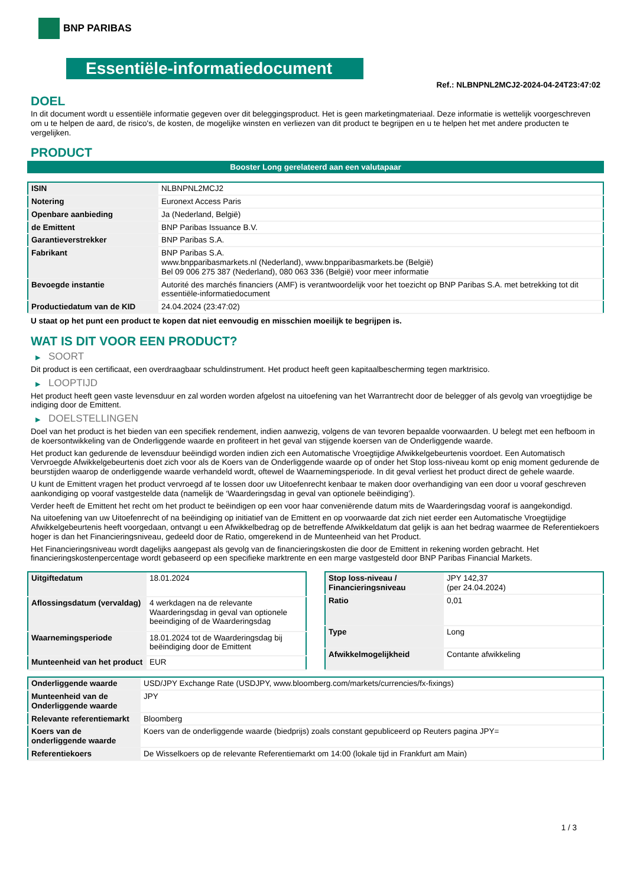BNP PARIBAS
Essentiële-informatiedocument
Ref.: NLBNPNL2MCJ2-2024-04-24T23:47:02
DOEL
In dit document wordt u essentiële informatie gegeven over dit beleggingsproduct. Het is geen marketingmateriaal. Deze informatie is wettelijk voorgeschreven om u te helpen de aard, de risico's, de kosten, de mogelijke winsten en verliezen van dit product te begrijpen en u te helpen het met andere producten te vergelijken.
PRODUCT
Booster Long gerelateerd aan een valutapaar
| ISIN | NLBNPNL2MCJ2 |
| Notering | Euronext Access Paris |
| Openbare aanbieding | Ja (Nederland, België) |
| de Emittent | BNP Paribas Issuance B.V. |
| Garantieverstrekker | BNP Paribas S.A. |
| Fabrikant | BNP Paribas S.A. www.bnpparibasmarkets.nl (Nederland), www.bnpparibasmarkets.be (België) Bel 09 006 275 387 (Nederland), 080 063 336 (België) voor meer informatie |
| Bevoegde instantie | Autorité des marchés financiers (AMF) is verantwoordelijk voor het toezicht op BNP Paribas S.A. met betrekking tot dit essentiële-informatiedocument |
| Productiedatum van de KID | 24.04.2024 (23:47:02) |
U staat op het punt een product te kopen dat niet eenvoudig en misschien moeilijk te begrijpen is.
WAT IS DIT VOOR EEN PRODUCT?
▶ SOORT
Dit product is een certificaat, een overdraagbaar schuldinstrument. Het product heeft geen kapitaalbescherming tegen marktrisico.
▶ LOOPTIJD
Het product heeft geen vaste levensduur en zal worden worden afgelost na uitoefening van het Warrantrecht door de belegger of als gevolg van vroegtijdige be indiging door de Emittent.
▶ DOELSTELLINGEN
Doel van het product is het bieden van een specifiek rendement, indien aanwezig, volgens de van tevoren bepaalde voorwaarden. U belegt met een hefboom in de koersontwikkeling van de Onderliggende waarde en profiteert in het geval van stijgende koersen van de Onderliggende waarde.
Het product kan gedurende de levensduur beëindigd worden indien zich een Automatische Vroegtijdige Afwikkelgebeurtenis voordoet. Een Automatisch Vervroegde Afwikkelgebeurtenis doet zich voor als de Koers van de Onderliggende waarde op of onder het Stop loss-niveau komt op enig moment gedurende de beurstijden waarop de onderliggende waarde verhandeld wordt, oftewel de Waarnemingsperiode. In dit geval verliest het product direct de gehele waarde.
U kunt de Emittent vragen het product vervroegd af te lossen door uw Uitoefenrecht kenbaar te maken door overhandiging van een door u vooraf geschreven aankondiging op vooraf vastgestelde data (namelijk de ‘Waarderingsdag in geval van optionele beëindiging’).
Verder heeft de Emittent het recht om het product te beëindigen op een voor haar conveniërende datum mits de Waarderingsdag vooraf is aangekondigd.
Na uitoefening van uw Uitoefenrecht of na beëindiging op initiatief van de Emittent en op voorwaarde dat zich niet eerder een Automatische Vroegtijdige Afwikkelgebeurtenis heeft voorgedaan, ontvangt u een Afwikkelbedrag op de betreffende Afwikkeldatum dat gelijk is aan het bedrag waarmee de Referentiekoers hoger is dan het Financieringsniveau, gedeeld door de Ratio, omgerekend in de Munteenheid van het Product.
Het Financieringsniveau wordt dagelijks aangepast als gevolg van de financieringskosten die door de Emittent in rekening worden gebracht. Het financieringskostenpercentage wordt gebaseerd op een specifieke marktrente en een marge vastgesteld door BNP Paribas Financial Markets.
| Uitgiftedatum | 18.01.2024 |
| Aflossingsdatum (vervaldag) | 4 werkdagen na de relevante Waarderingsdag in geval van optionele beeindiging of de Waarderingsdag |
| Waarnemingsperiode | 18.01.2024 tot de Waarderingsdag bij beëindiging door de Emittent |
| Munteenheid van het product | EUR |
| Stop loss-niveau / Financieringsniveau | JPY 142,37 (per 24.04.2024) |
| Ratio | 0,01 |
| Type | Long |
| Afwikkelmogelijkheid | Contante afwikkeling |
| Onderliggende waarde | USD/JPY Exchange Rate (USDJPY, www.bloomberg.com/markets/currencies/fx-fixings) |
| Munteenheid van de Onderliggende waarde | JPY |
| Relevante referentiemarkt | Bloomberg |
| Koers van de onderliggende waarde | Koers van de onderliggende waarde (biedprijs) zoals constant gepubliceerd op Reuters pagina JPY= |
| Referentiekoers | De Wisselkoers op de relevante Referentiemarkt om 14:00 (lokale tijd in Frankfurt am Main) |
1 / 3